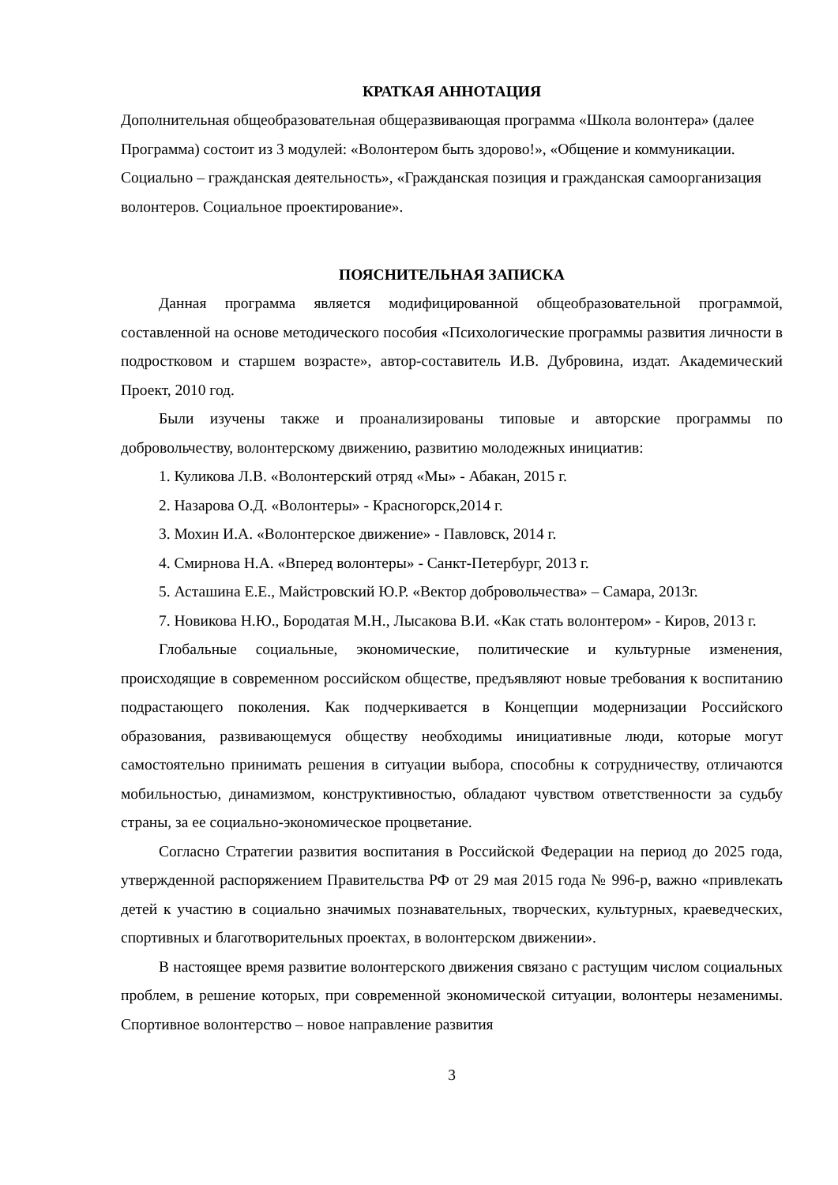КРАТКАЯ АННОТАЦИЯ
Дополнительная общеобразовательная общеразвивающая программа «Школа волонтера» (далее Программа) состоит из 3 модулей: «Волонтером быть здорово!», «Общение и коммуникации. Социально – гражданская деятельность», «Гражданская позиция и гражданская самоорганизация волонтеров. Социальное проектирование».
ПОЯСНИТЕЛЬНАЯ ЗАПИСКА
Данная программа является модифицированной общеобразовательной программой, составленной на основе методического пособия «Психологические программы развития личности в подростковом и старшем возрасте», автор-составитель И.В. Дубровина, издат. Академический Проект, 2010 год.
Были изучены также и проанализированы типовые и авторские программы по добровольчеству, волонтерскому движению, развитию молодежных инициатив:
1. Куликова Л.В. «Волонтерский отряд «Мы» - Абакан, 2015 г.
2. Назарова О.Д. «Волонтеры» - Красногорск,2014 г.
3. Мохин И.А. «Волонтерское движение» - Павловск, 2014 г.
4. Смирнова Н.А. «Вперед волонтеры» - Санкт-Петербург, 2013 г.
5. Асташина Е.Е., Майстровский Ю.Р. «Вектор добровольчества» – Самара, 2013г.
7. Новикова Н.Ю., Бородатая М.Н., Лысакова В.И. «Как стать волонтером» - Киров, 2013 г.
Глобальные социальные, экономические, политические и культурные изменения, происходящие в современном российском обществе, предъявляют новые требования к воспитанию подрастающего поколения. Как подчеркивается в Концепции модернизации Российского образования, развивающемуся обществу необходимы инициативные люди, которые могут самостоятельно принимать решения в ситуации выбора, способны к сотрудничеству, отличаются мобильностью, динамизмом, конструктивностью, обладают чувством ответственности за судьбу страны, за ее социально-экономическое процветание.
Согласно Стратегии развития воспитания в Российской Федерации на период до 2025 года, утвержденной распоряжением Правительства РФ от 29 мая 2015 года № 996-р, важно «привлекать детей к участию в социально значимых познавательных, творческих, культурных, краеведческих, спортивных и благотворительных проектах, в волонтерском движении».
В настоящее время развитие волонтерского движения связано с растущим числом социальных проблем, в решение которых, при современной экономической ситуации, волонтеры незаменимы. Спортивное волонтерство – новое направление развития
3